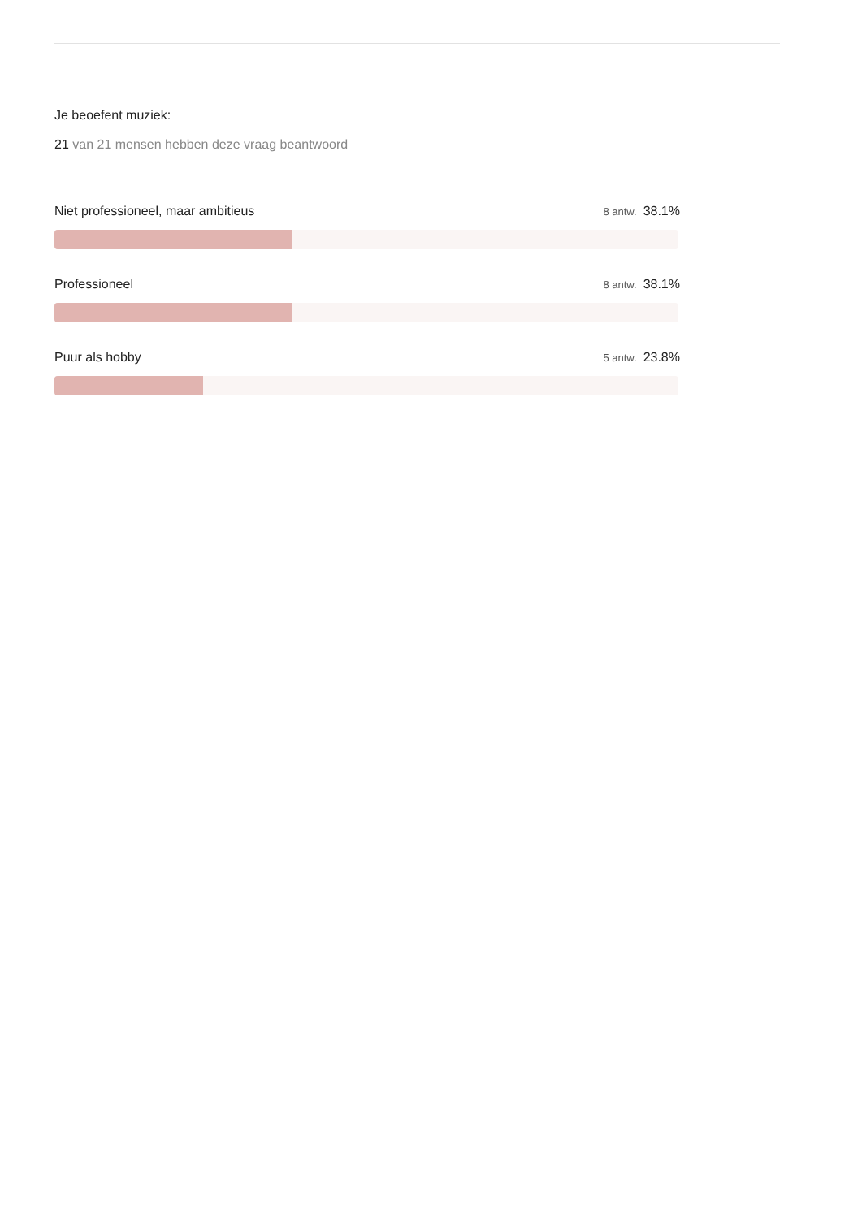Je beoefent muziek:
21 van 21 mensen hebben deze vraag beantwoord
Niet professioneel, maar ambitieus 8 antw. 38.1%
Professioneel 8 antw. 38.1%
Puur als hobby 5 antw. 23.8%